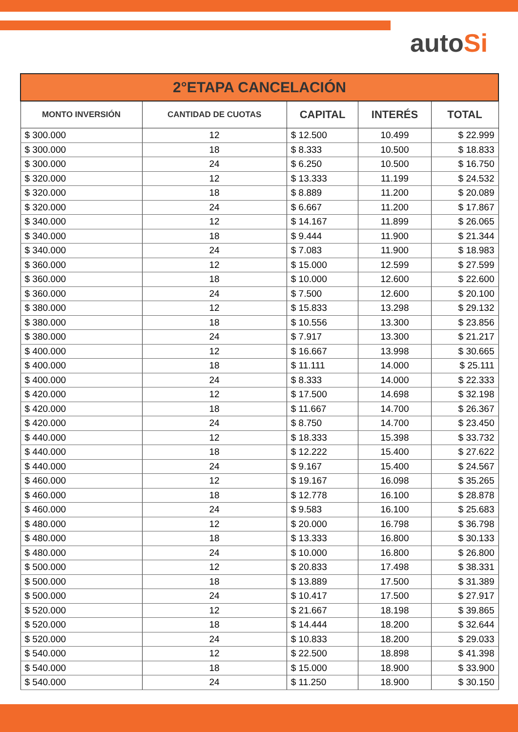autoSi
| 2°ETAPA CANCELACIÓN | | | | |
| --- | --- | --- | --- | --- |
| MONTO INVERSIÓN | CANTIDAD DE CUOTAS | CAPITAL | INTERÉS | TOTAL |
| $ 300.000 | 12 | $ 12.500 | 10.499 | $ 22.999 |
| $ 300.000 | 18 | $ 8.333 | 10.500 | $ 18.833 |
| $ 300.000 | 24 | $ 6.250 | 10.500 | $ 16.750 |
| $ 320.000 | 12 | $ 13.333 | 11.199 | $ 24.532 |
| $ 320.000 | 18 | $ 8.889 | 11.200 | $ 20.089 |
| $ 320.000 | 24 | $ 6.667 | 11.200 | $ 17.867 |
| $ 340.000 | 12 | $ 14.167 | 11.899 | $ 26.065 |
| $ 340.000 | 18 | $ 9.444 | 11.900 | $ 21.344 |
| $ 340.000 | 24 | $ 7.083 | 11.900 | $ 18.983 |
| $ 360.000 | 12 | $ 15.000 | 12.599 | $ 27.599 |
| $ 360.000 | 18 | $ 10.000 | 12.600 | $ 22.600 |
| $ 360.000 | 24 | $ 7.500 | 12.600 | $ 20.100 |
| $ 380.000 | 12 | $ 15.833 | 13.298 | $ 29.132 |
| $ 380.000 | 18 | $ 10.556 | 13.300 | $ 23.856 |
| $ 380.000 | 24 | $ 7.917 | 13.300 | $ 21.217 |
| $ 400.000 | 12 | $ 16.667 | 13.998 | $ 30.665 |
| $ 400.000 | 18 | $ 11.111 | 14.000 | $ 25.111 |
| $ 400.000 | 24 | $ 8.333 | 14.000 | $ 22.333 |
| $ 420.000 | 12 | $ 17.500 | 14.698 | $ 32.198 |
| $ 420.000 | 18 | $ 11.667 | 14.700 | $ 26.367 |
| $ 420.000 | 24 | $ 8.750 | 14.700 | $ 23.450 |
| $ 440.000 | 12 | $ 18.333 | 15.398 | $ 33.732 |
| $ 440.000 | 18 | $ 12.222 | 15.400 | $ 27.622 |
| $ 440.000 | 24 | $ 9.167 | 15.400 | $ 24.567 |
| $ 460.000 | 12 | $ 19.167 | 16.098 | $ 35.265 |
| $ 460.000 | 18 | $ 12.778 | 16.100 | $ 28.878 |
| $ 460.000 | 24 | $ 9.583 | 16.100 | $ 25.683 |
| $ 480.000 | 12 | $ 20.000 | 16.798 | $ 36.798 |
| $ 480.000 | 18 | $ 13.333 | 16.800 | $ 30.133 |
| $ 480.000 | 24 | $ 10.000 | 16.800 | $ 26.800 |
| $ 500.000 | 12 | $ 20.833 | 17.498 | $ 38.331 |
| $ 500.000 | 18 | $ 13.889 | 17.500 | $ 31.389 |
| $ 500.000 | 24 | $ 10.417 | 17.500 | $ 27.917 |
| $ 520.000 | 12 | $ 21.667 | 18.198 | $ 39.865 |
| $ 520.000 | 18 | $ 14.444 | 18.200 | $ 32.644 |
| $ 520.000 | 24 | $ 10.833 | 18.200 | $ 29.033 |
| $ 540.000 | 12 | $ 22.500 | 18.898 | $ 41.398 |
| $ 540.000 | 18 | $ 15.000 | 18.900 | $ 33.900 |
| $ 540.000 | 24 | $ 11.250 | 18.900 | $ 30.150 |